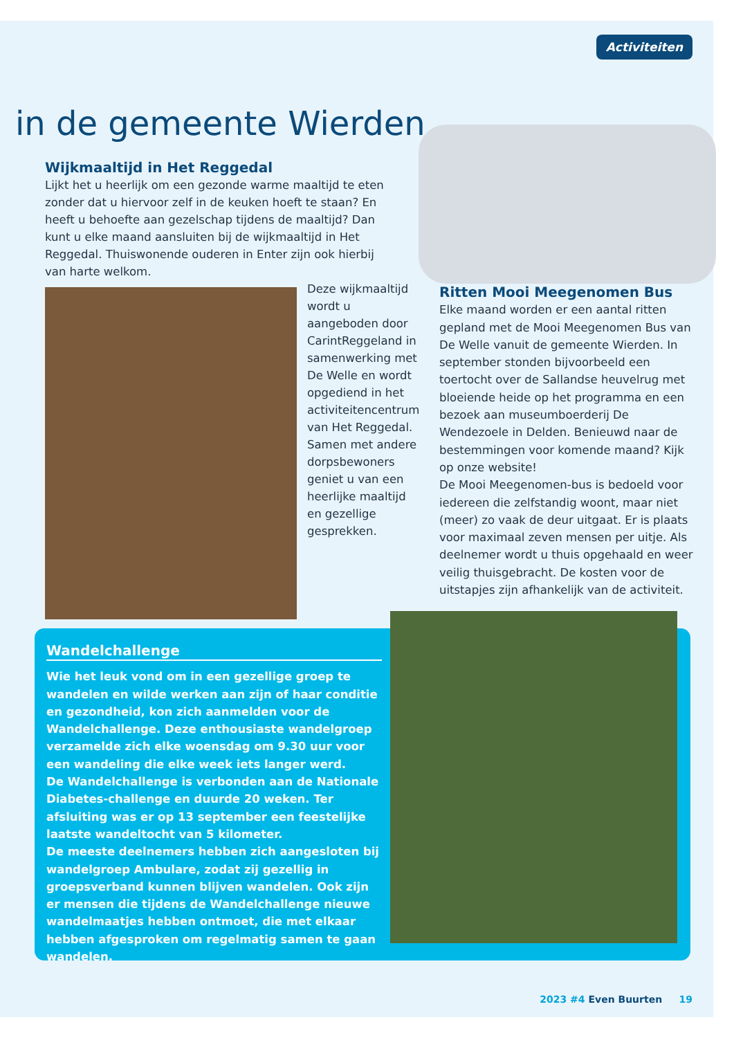Activiteiten
in de gemeente Wierden
Wijkmaaltijd in Het Reggedal
Lijkt het u heerlijk om een gezonde warme maaltijd te eten zonder dat u hiervoor zelf in de keuken hoeft te staan? En heeft u behoefte aan gezelschap tijdens de maaltijd? Dan kunt u elke maand aansluiten bij de wijkmaaltijd in Het Reggedal. Thuiswonende ouderen in Enter zijn ook hierbij van harte welkom.
Deze wijkmaaltijd wordt u aangeboden door CarintReggeland in samenwerking met De Welle en wordt opgediend in het activiteitencentrum van Het Reggedal. Samen met andere dorpsbewoners geniet u van een heerlijke maaltijd en gezellige gesprekken.
Ritten Mooi Meegenomen Bus
Elke maand worden er een aantal ritten gepland met de Mooi Meegenomen Bus van De Welle vanuit de gemeente Wierden. In september stonden bijvoorbeeld een toertocht over de Sallandse heuvelrug met bloeiende heide op het programma en een bezoek aan museumboerderij De Wendezoele in Delden. Benieuwd naar de bestemmingen voor komende maand? Kijk op onze website!
De Mooi Meegenomen-bus is bedoeld voor iedereen die zelfstandig woont, maar niet (meer) zo vaak de deur uitgaat. Er is plaats voor maximaal zeven mensen per uitje. Als deelnemer wordt u thuis opgehaald en weer veilig thuisgebracht. De kosten voor de uitstapjes zijn afhankelijk van de activiteit.
Wandelchallenge
Wie het leuk vond om in een gezellige groep te wandelen en wilde werken aan zijn of haar conditie en gezondheid, kon zich aanmelden voor de Wandelchallenge. Deze enthousiaste wandelgroep verzamelde zich elke woensdag om 9.30 uur voor een wandeling die elke week iets langer werd.
De Wandelchallenge is verbonden aan de Nationale Diabetes-challenge en duurde 20 weken. Ter afsluiting was er op 13 september een feestelijke laatste wandeltocht van 5 kilometer.
De meeste deelnemers hebben zich aangesloten bij wandelgroep Ambulare, zodat zij gezellig in groepsverband kunnen blijven wandelen. Ook zijn er mensen die tijdens de Wandelchallenge nieuwe wandelmaatjes hebben ontmoet, die met elkaar hebben afgesproken om regelmatig samen te gaan wandelen.
2023 #4 Even Buurten 19